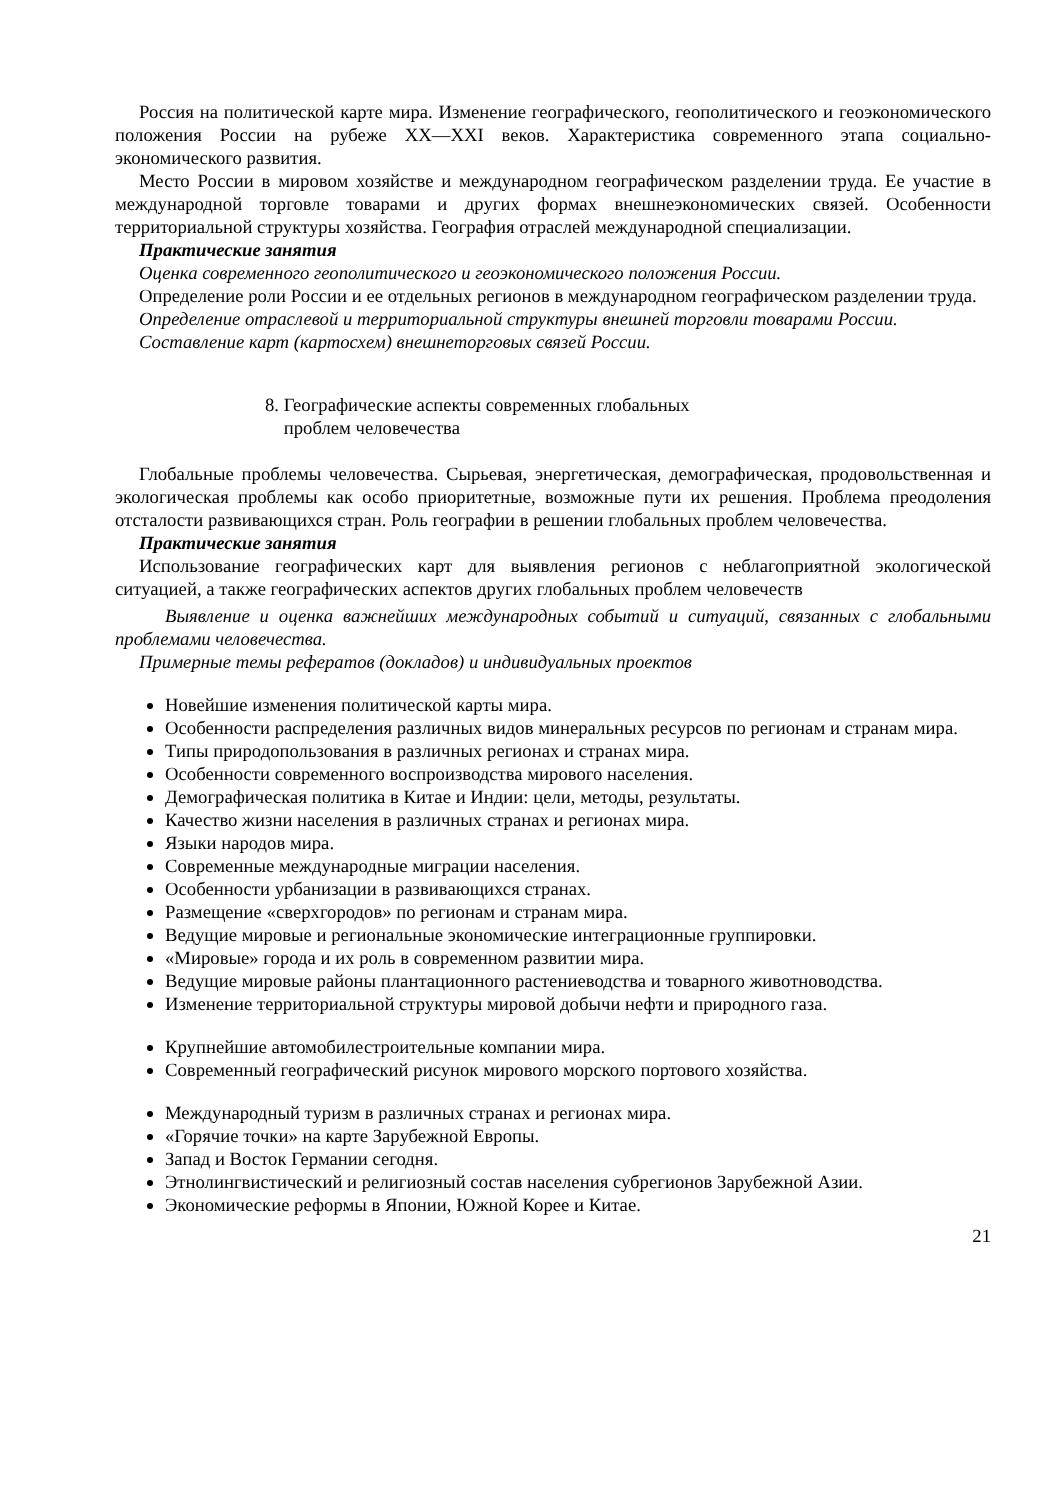Россия на политической карте мира. Изменение географического, геополитического и геоэкономического положения России на рубеже XX—XXI веков. Характеристика современного этапа социально-экономического развития.
Место России в мировом хозяйстве и международном географическом разделении труда. Ее участие в международной торговле товарами и других формах внешнеэкономических связей. Особенности территориальной структуры хозяйства. География отраслей международной специализации.
Практические занятия
Оценка современного геополитического и геоэкономического положения России.
Определение роли России и ее отдельных регионов в международном географическом разделении труда.
Определение отраслевой и территориальной структуры внешней торговли товарами России.
Составление карт (картосхем) внешнеторговых связей России.
8. Географические аспекты современных глобальных
проблем человечества
Глобальные проблемы человечества. Сырьевая, энергетическая, демографическая, продовольственная и экологическая проблемы как особо приоритетные, возможные пути их решения. Проблема преодоления отсталости развивающихся стран. Роль географии в решении глобальных проблем человечества.
Практические занятия
Использование географических карт для выявления регионов с неблагоприятной экологической ситуацией, а также географических аспектов других глобальных проблем человечеств
Выявление и оценка важнейших международных событий и ситуаций, связанных с глобальными проблемами человечества.
Примерные темы рефератов (докладов) и индивидуальных проектов
Новейшие изменения политической карты мира.
Особенности распределения различных видов минеральных ресурсов по регионам и странам мира.
Типы природопользования в различных регионах и странах мира.
Особенности современного воспроизводства мирового населения.
Демографическая политика в Китае и Индии: цели, методы, результаты.
Качество жизни населения в различных странах и регионах мира.
Языки народов мира.
Современные международные миграции населения.
Особенности урбанизации в развивающихся странах.
Размещение «сверхгородов» по регионам и странам мира.
Ведущие мировые и региональные экономические интеграционные группировки.
«Мировые» города и их роль в современном развитии мира.
Ведущие мировые районы плантационного растениеводства и товарного животноводства.
Изменение территориальной структуры мировой добычи нефти и природного газа.
Крупнейшие автомобилестроительные компании мира.
Современный географический рисунок мирового морского портового хозяйства.
Международный туризм в различных странах и регионах мира.
«Горячие точки» на карте Зарубежной Европы.
Запад и Восток Германии сегодня.
Этнолингвистический и религиозный состав населения субрегионов Зарубежной Азии.
Экономические реформы в Японии, Южной Корее и Китае.
21